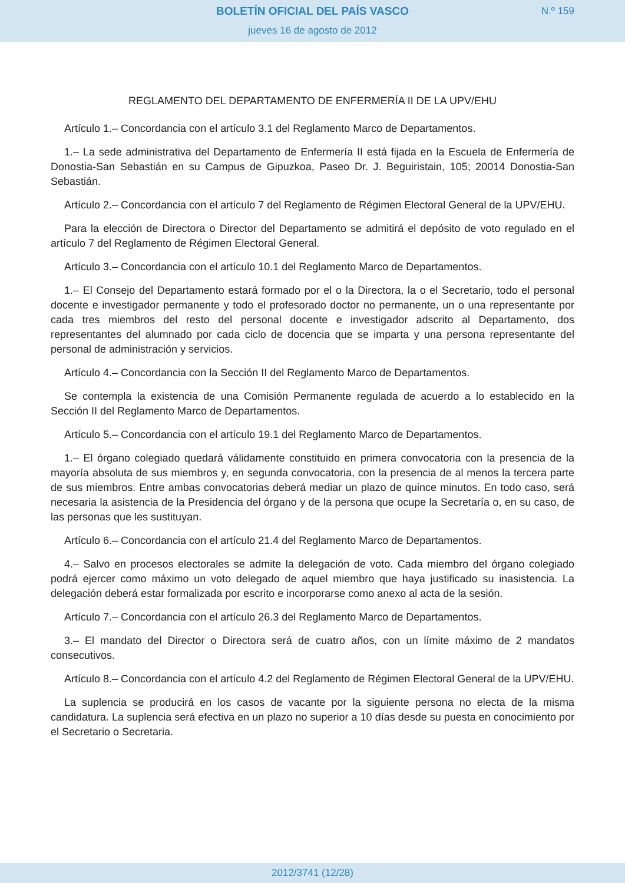BOLETÍN OFICIAL DEL PAÍS VASCO
N.º 159
jueves 16 de agosto de 2012
REGLAMENTO DEL DEPARTAMENTO DE ENFERMERÍA II DE LA UPV/EHU
Artículo 1.– Concordancia con el artículo 3.1 del Reglamento Marco de Departamentos.
1.– La sede administrativa del Departamento de Enfermería II está fijada en la Escuela de Enfermería de Donostia-San Sebastián en su Campus de Gipuzkoa, Paseo Dr. J. Beguiristain, 105; 20014 Donostia-San Sebastián.
Artículo 2.– Concordancia con el artículo 7 del Reglamento de Régimen Electoral General de la UPV/EHU.
Para la elección de Directora o Director del Departamento se admitirá el depósito de voto regulado en el artículo 7 del Reglamento de Régimen Electoral General.
Artículo 3.– Concordancia con el artículo 10.1 del Reglamento Marco de Departamentos.
1.– El Consejo del Departamento estará formado por el o la Directora, la o el Secretario, todo el personal docente e investigador permanente y todo el profesorado doctor no permanente, un o una representante por cada tres miembros del resto del personal docente e investigador adscrito al Departamento, dos representantes del alumnado por cada ciclo de docencia que se imparta y una persona representante del personal de administración y servicios.
Artículo 4.– Concordancia con la Sección II del Reglamento Marco de Departamentos.
Se contempla la existencia de una Comisión Permanente regulada de acuerdo a lo establecido en la Sección II del Reglamento Marco de Departamentos.
Artículo 5.– Concordancia con el artículo 19.1 del Reglamento Marco de Departamentos.
1.– El órgano colegiado quedará válidamente constituido en primera convocatoria con la presencia de la mayoría absoluta de sus miembros y, en segunda convocatoria, con la presencia de al menos la tercera parte de sus miembros. Entre ambas convocatorias deberá mediar un plazo de quince minutos. En todo caso, será necesaria la asistencia de la Presidencia del órgano y de la persona que ocupe la Secretaría o, en su caso, de las personas que les sustituyan.
Artículo 6.– Concordancia con el artículo 21.4 del Reglamento Marco de Departamentos.
4.– Salvo en procesos electorales se admite la delegación de voto. Cada miembro del órgano colegiado podrá ejercer como máximo un voto delegado de aquel miembro que haya justificado su inasistencia. La delegación deberá estar formalizada por escrito e incorporarse como anexo al acta de la sesión.
Artículo 7.– Concordancia con el artículo 26.3 del Reglamento Marco de Departamentos.
3.– El mandato del Director o Directora será de cuatro años, con un límite máximo de 2 mandatos consecutivos.
Artículo 8.– Concordancia con el artículo 4.2 del Reglamento de Régimen Electoral General de la UPV/EHU.
La suplencia se producirá en los casos de vacante por la siguiente persona no electa de la misma candidatura. La suplencia será efectiva en un plazo no superior a 10 días desde su puesta en conocimiento por el Secretario o Secretaria.
2012/3741 (12/28)